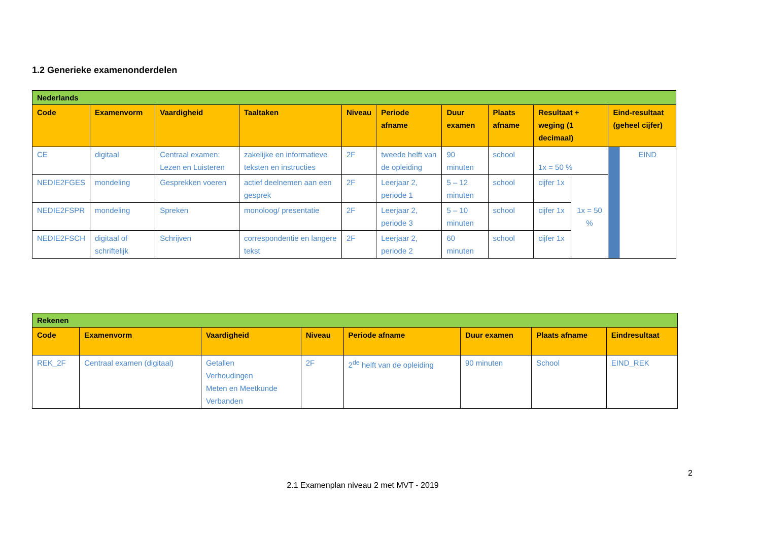1.2 Generieke examenonderdelen
| Nederlands | | | | | | | | | | |
| Code | Examenvorm | Vaardigheid | Taaltaken | Niveau | Periode afname | Duur examen | Plaats afname | Resultaat + weging (1 decimaal) | | Eind-resultaat (geheel cijfer) |
| CE | digitaal | Centraal examen: Lezen en Luisteren | zakelijke en informatieve teksten en instructies | 2F | tweede helft van de opleiding | 90 minuten | school | 1x = 50 % | | EIND |
| NEDIE2FGES | mondeling | Gesprekken voeren | actief deelnemen aan een gesprek | 2F | Leerjaar 2, periode 1 | 5 – 12 minuten | school | cijfer 1x | 1x = 50 % | |
| NEDIE2FSPR | mondeling | Spreken | monoloog/ presentatie | 2F | Leerjaar 2, periode 3 | 5 – 10 minuten | school | cijfer 1x | | |
| NEDIE2FSCH | digitaal of schriftelijk | Schrijven | correspondentie en langere tekst | 2F | Leerjaar 2, periode 2 | 60 minuten | school | cijfer 1x | | |
| Rekenen | | | | | | | |
| Code | Examenvorm | Vaardigheid | Niveau | Periode afname | Duur examen | Plaats afname | Eindresultaat |
| REK_2F | Centraal examen (digitaal) | Getallen Verhoudingen Meten en Meetkunde Verbanden | 2F | 2<sup>de</sup> helft van de opleiding | 90 minuten | School | EIND_REK |
2
2.1 Examenplan niveau 2 met MVT - 2019